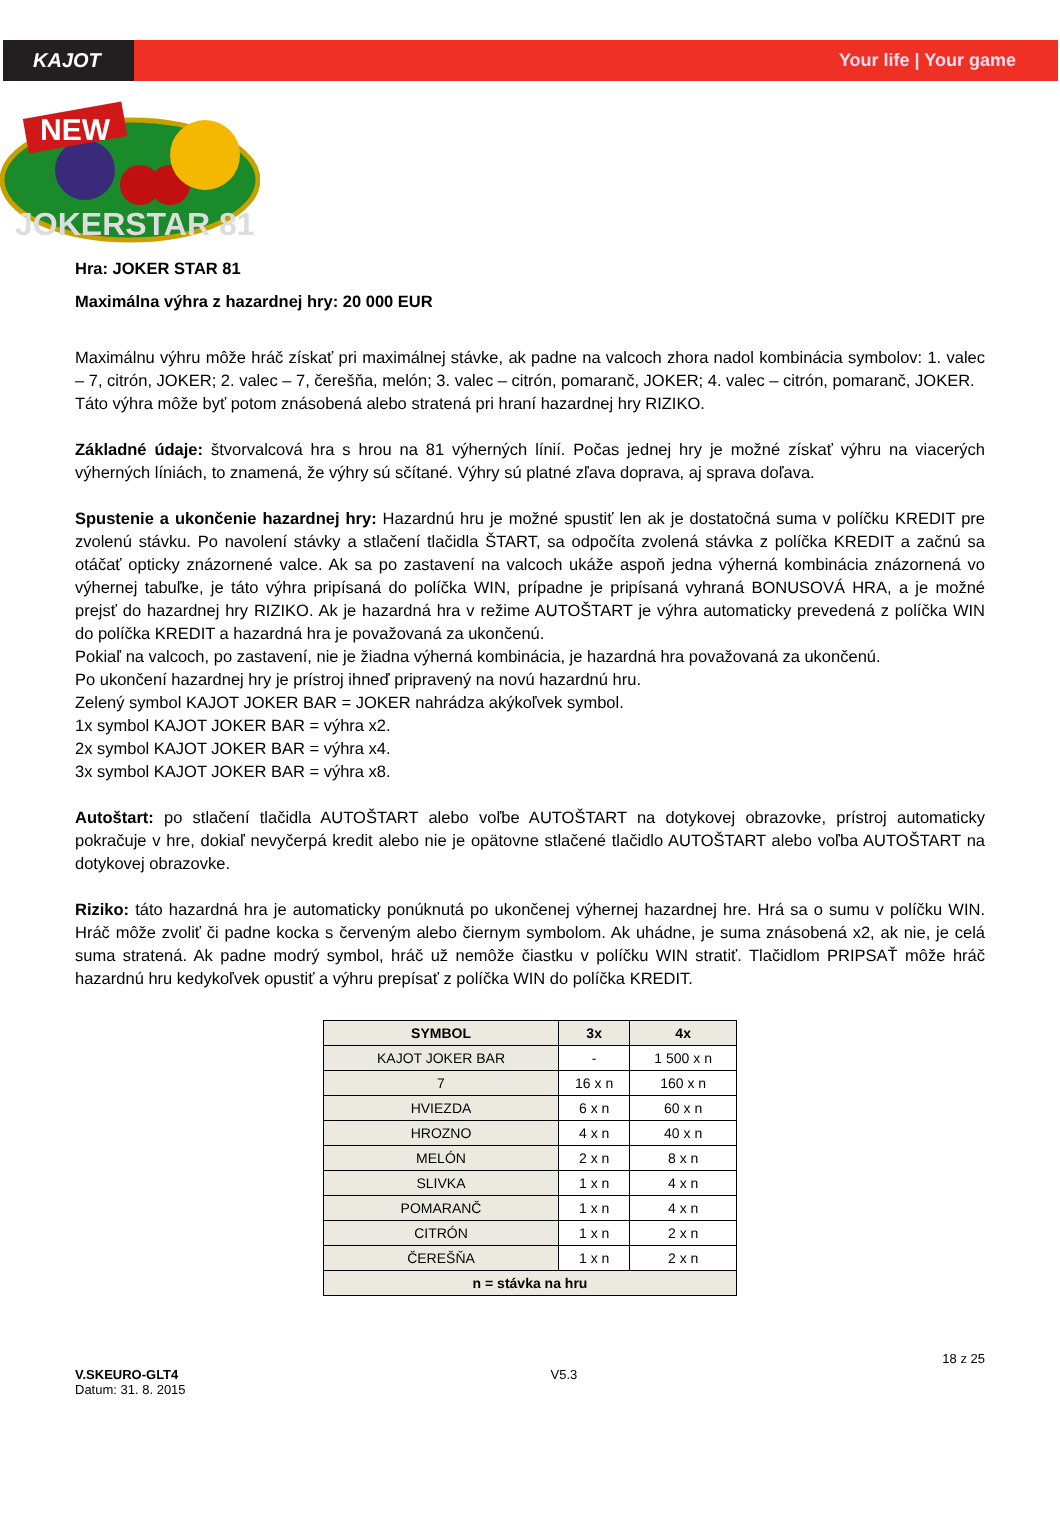KAJOT Your life | Your game
NEW
JOKERSTAR 81
Hra: JOKER STAR 81
Maximálna výhra z hazardnej hry: 20 000 EUR
Maximálnu výhru môže hráč získať pri maximálnej stávke, ak padne na valcoch zhora nadol kombinácia symbolov: 1. valec – 7, citrón, JOKER; 2. valec – 7, čerešňa, melón; 3. valec – citrón, pomaranč, JOKER; 4. valec – citrón, pomaranč, JOKER.
Táto výhra môže byť potom znásobená alebo stratená pri hraní hazardnej hry RIZIKO.
Základné údaje: štvorvalcová hra s hrou na 81 výherných línií. Počas jednej hry je možné získať výhru na viacerých výherných líniách, to znamená, že výhry sú sčítané. Výhry sú platné zľava doprava, aj sprava doľava.
Spustenie a ukončenie hazardnej hry: Hazardnú hru je možné spustiť len ak je dostatočná suma v políčku KREDIT pre zvolenú stávku. Po navolení stávky a stlačení tlačidla ŠTART, sa odpočíta zvolená stávka z políčka KREDIT a začnú sa otáčať opticky znázornené valce. Ak sa po zastavení na valcoch ukáže aspoň jedna výherná kombinácia znázornená vo výhernej tabuľke, je táto výhra pripísaná do políčka WIN, prípadne je pripísaná vyhraná BONUSOVÁ HRA, a je možné prejsť do hazardnej hry RIZIKO. Ak je hazardná hra v režime AUTOŠTART je výhra automaticky prevedená z políčka WIN do políčka KREDIT a hazardná hra je považovaná za ukončenú.
Pokiaľ na valcoch, po zastavení, nie je žiadna výherná kombinácia, je hazardná hra považovaná za ukončenú.
Po ukončení hazardnej hry je prístroj ihneď pripravený na novú hazardnú hru.
Zelený symbol KAJOT JOKER BAR = JOKER nahrádza akýkoľvek symbol.
1x symbol KAJOT JOKER BAR = výhra x2.
2x symbol KAJOT JOKER BAR = výhra x4.
3x symbol KAJOT JOKER BAR = výhra x8.
Autoštart: po stlačení tlačidla AUTOŠTART alebo voľbe AUTOŠTART na dotykovej obrazovke, prístroj automaticky pokračuje v hre, dokiaľ nevyčerpá kredit alebo nie je opätovne stlačené tlačidlo AUTOŠTART alebo voľba AUTOŠTART na dotykovej obrazovke.
Riziko: táto hazardná hra je automaticky ponúknutá po ukončenej výhernej hazardnej hre. Hrá sa o sumu v políčku WIN. Hráč môže zvoliť či padne kocka s červeným alebo čiernym symbolom. Ak uhádne, je suma znásobená x2, ak nie, je celá suma stratená. Ak padne modrý symbol, hráč už nemôže čiastku v políčku WIN stratiť. Tlačidlom PRIPSAŤ môže hráč hazardnú hru kedykoľvek opustiť a výhru prepísať z políčka WIN do políčka KREDIT.
| SYMBOL | 3x | 4x |
| --- | --- | --- |
| KAJOT JOKER BAR | - | 1 500 x n |
| 7 | 16 x n | 160 x n |
| HVIEZDA | 6 x n | 60 x n |
| HROZNO | 4 x n | 40 x n |
| MELÓN | 2 x n | 8 x n |
| SLIVKA | 1 x n | 4 x n |
| POMARANČ | 1 x n | 4 x n |
| CITRÓN | 1 x n | 2 x n |
| ČEREŠŇA | 1 x n | 2 x n |
| n = stávka na hru | | |
V.SKEURO-GLT4
Datum: 31. 8. 2015
V5.3
18 z 25